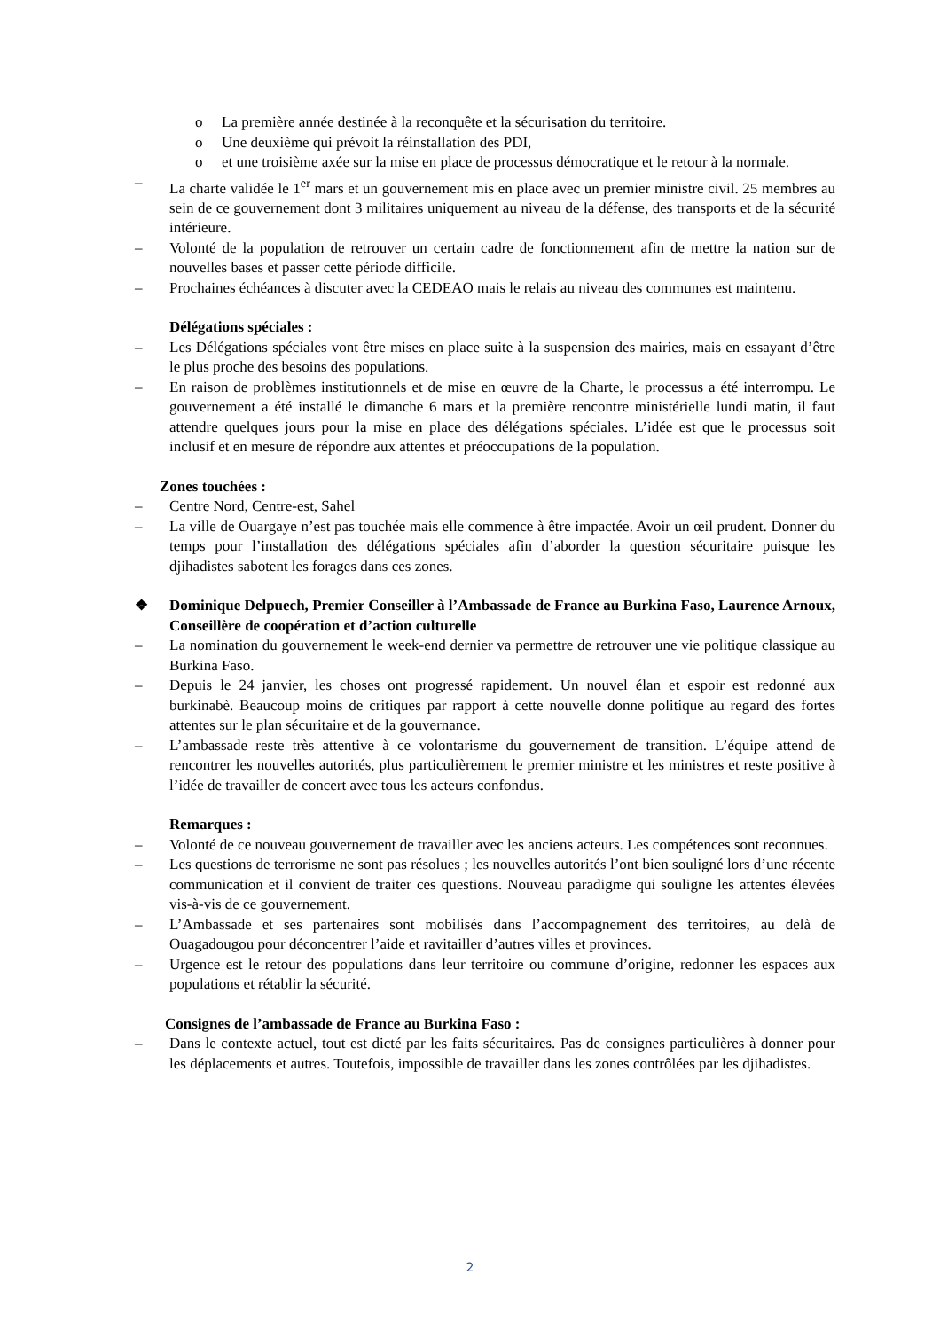o La première année destinée à la reconquête et la sécurisation du territoire.
o Une deuxième qui prévoit la réinstallation des PDI,
o et une troisième axée sur la mise en place de processus démocratique et le retour à la normale.
– La charte validée le 1<sup>er</sup> mars et un gouvernement mis en place avec un premier ministre civil. 25 membres au sein de ce gouvernement dont 3 militaires uniquement au niveau de la défense, des transports et de la sécurité intérieure.
– Volonté de la population de retrouver un certain cadre de fonctionnement afin de mettre la nation sur de nouvelles bases et passer cette période difficile.
– Prochaines échéances à discuter avec la CEDEAO mais le relais au niveau des communes est maintenu.
Délégations spéciales :
– Les Délégations spéciales vont être mises en place suite à la suspension des mairies, mais en essayant d’être le plus proche des besoins des populations.
– En raison de problèmes institutionnels et de mise en œuvre de la Charte, le processus a été interrompu. Le gouvernement a été installé le dimanche 6 mars et la première rencontre ministérielle lundi matin, il faut attendre quelques jours pour la mise en place des délégations spéciales. L’idée est que le processus soit inclusif et en mesure de répondre aux attentes et préoccupations de la population.
Zones touchées :
– Centre Nord, Centre-est, Sahel
– La ville de Ouargaye n’est pas touchée mais elle commence à être impactée. Avoir un œil prudent. Donner du temps pour l’installation des délégations spéciales afin d’aborder la question sécuritaire puisque les djihadistes sabotent les forages dans ces zones.
❖ Dominique Delpuech, Premier Conseiller à l’Ambassade de France au Burkina Faso, Laurence Arnoux, Conseillère de coopération et d’action culturelle
– La nomination du gouvernement le week-end dernier va permettre de retrouver une vie politique classique au Burkina Faso.
– Depuis le 24 janvier, les choses ont progressé rapidement. Un nouvel élan et espoir est redonné aux burkinabè. Beaucoup moins de critiques par rapport à cette nouvelle donne politique au regard des fortes attentes sur le plan sécuritaire et de la gouvernance.
– L’ambassade reste très attentive à ce volontarisme du gouvernement de transition. L’équipe attend de rencontrer les nouvelles autorités, plus particulièrement le premier ministre et les ministres et reste positive à l’idée de travailler de concert avec tous les acteurs confondus.
Remarques :
– Volonté de ce nouveau gouvernement de travailler avec les anciens acteurs. Les compétences sont reconnues.
– Les questions de terrorisme ne sont pas résolues ; les nouvelles autorités l’ont bien souligné lors d’une récente communication et il convient de traiter ces questions. Nouveau paradigme qui souligne les attentes élevées vis-à-vis de ce gouvernement.
– L’Ambassade et ses partenaires sont mobilisés dans l’accompagnement des territoires, au delà de Ouagadougou pour déconcentrer l’aide et ravitailler d’autres villes et provinces.
– Urgence est le retour des populations dans leur territoire ou commune d’origine, redonner les espaces aux populations et rétablir la sécurité.
Consignes de l’ambassade de France au Burkina Faso :
– Dans le contexte actuel, tout est dicté par les faits sécuritaires. Pas de consignes particulières à donner pour les déplacements et autres. Toutefois, impossible de travailler dans les zones contrôlées par les djihadistes.
2